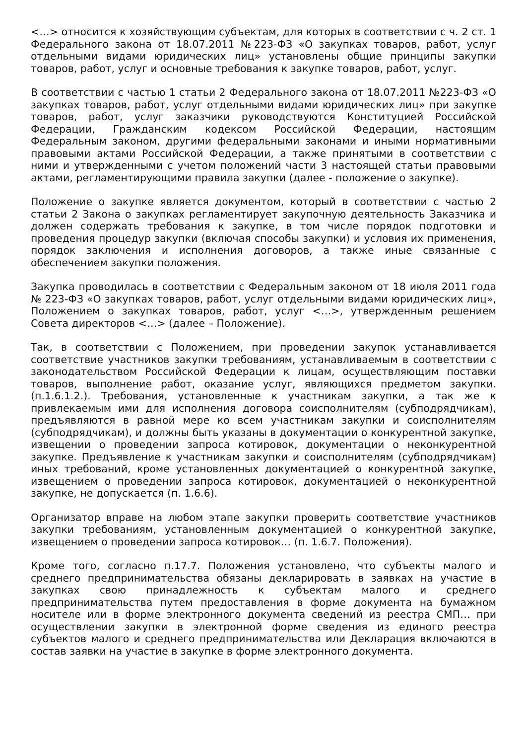<…> относится к хозяйствующим субъектам, для которых в соответствии с ч. 2 ст. 1 Федерального закона от 18.07.2011 №223-ФЗ «О закупках товаров, работ, услуг отдельными видами юридических лиц» установлены общие принципы закупки товаров, работ, услуг и основные требования к закупке товаров, работ, услуг.
В соответствии с частью 1 статьи 2 Федерального закона от 18.07.2011 №223-ФЗ «О закупках товаров, работ, услуг отдельными видами юридических лиц» при закупке товаров, работ, услуг заказчики руководствуются Конституцией Российской Федерации, Гражданским кодексом Российской Федерации, настоящим Федеральным законом, другими федеральными законами и иными нормативными правовыми актами Российской Федерации, а также принятыми в соответствии с ними и утвержденными с учетом положений части 3 настоящей статьи правовыми актами, регламентирующими правила закупки (далее - положение о закупке).
Положение о закупке является документом, который в соответствии с частью 2 статьи 2 Закона о закупках регламентирует закупочную деятельность Заказчика и должен содержать требования к закупке, в том числе порядок подготовки и проведения процедур закупки (включая способы закупки) и условия их применения, порядок заключения и исполнения договоров, а также иные связанные с обеспечением закупки положения.
Закупка проводилась в соответствии с Федеральным законом от 18 июля 2011 года № 223-ФЗ «О закупках товаров, работ, услуг отдельными видами юридических лиц», Положением о закупках товаров, работ, услуг <…>, утвержденным решением Совета директоров <…> (далее – Положение).
Так, в соответствии с Положением, при проведении закупок устанавливается соответствие участников закупки требованиям, устанавливаемым в соответствии с законодательством Российской Федерации к лицам, осуществляющим поставки товаров, выполнение работ, оказание услуг, являющихся предметом закупки. (п.1.6.1.2.). Требования, установленные к участникам закупки, а так же к привлекаемым ими для исполнения договора соисполнителям (субподрядчикам), предъявляются в равной мере ко всем участникам закупки и соисполнителям (субподрядчикам), и должны быть указаны в документации о конкурентной закупке, извещении о проведении запроса котировок, документации о неконкурентной закупке. Предъявление к участникам закупки и соисполнителям (субподрядчикам) иных требований, кроме установленных документацией о конкурентной закупке, извещением о проведении запроса котировок, документацией о неконкурентной закупке, не допускается (п. 1.6.6).
Организатор вправе на любом этапе закупки проверить соответствие участников закупки требованиям, установленным документацией о конкурентной закупке, извещением о проведении запроса котировок… (п. 1.6.7. Положения).
Кроме того, согласно п.17.7. Положения установлено, что субъекты малого и среднего предпринимательства обязаны декларировать в заявках на участие в закупках свою принадлежность к субъектам малого и среднего предпринимательства путем предоставления в форме документа на бумажном носителе или в форме электронного документа сведений из реестра СМП… при осуществлении закупки в электронной форме сведения из единого реестра субъектов малого и среднего предпринимательства или Декларация включаются в состав заявки на участие в закупке в форме электронного документа.